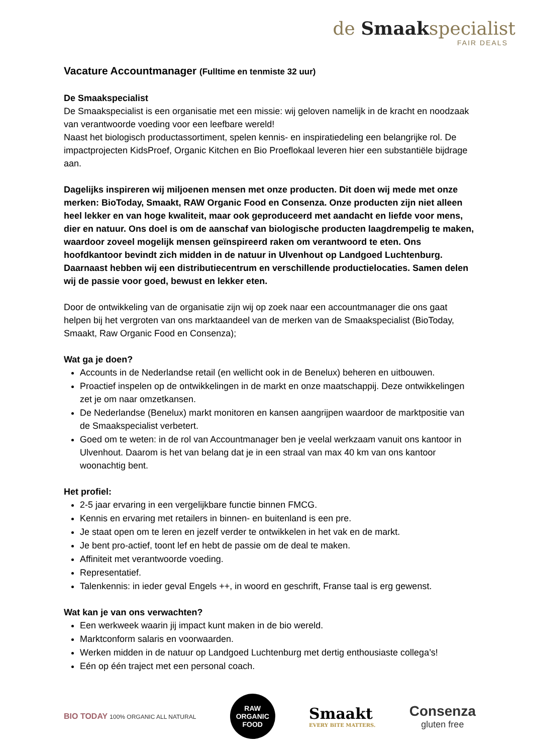de Smaakspecialist
FAIR DEALS
Vacature Accountmanager (Fulltime en tenmiste 32 uur)
De Smaakspecialist
De Smaakspecialist is een organisatie met een missie: wij geloven namelijk in de kracht en noodzaak van verantwoorde voeding voor een leefbare wereld!
Naast het biologisch productassortiment, spelen kennis- en inspiratiedeling een belangrijke rol. De impactprojecten KidsProef, Organic Kitchen en Bio Proeflokaal leveren hier een substantiële bijdrage aan.
Dagelijks inspireren wij miljoenen mensen met onze producten. Dit doen wij mede met onze merken: BioToday, Smaakt, RAW Organic Food en Consenza. Onze producten zijn niet alleen heel lekker en van hoge kwaliteit, maar ook geproduceerd met aandacht en liefde voor mens, dier en natuur. Ons doel is om de aanschaf van biologische producten laagdrempelig te maken, waardoor zoveel mogelijk mensen geïnspireerd raken om verantwoord te eten. Ons hoofdkantoor bevindt zich midden in de natuur in Ulvenhout op Landgoed Luchtenburg. Daarnaast hebben wij een distributiecentrum en verschillende productielocaties. Samen delen wij de passie voor goed, bewust en lekker eten.
Door de ontwikkeling van de organisatie zijn wij op zoek naar een accountmanager die ons gaat helpen bij het vergroten van ons marktaandeel van de merken van de Smaakspecialist (BioToday, Smaakt, Raw Organic Food en Consenza);
Wat ga je doen?
Accounts in de Nederlandse retail (en wellicht ook in de Benelux) beheren en uitbouwen.
Proactief inspelen op de ontwikkelingen in de markt en onze maatschappij. Deze ontwikkelingen zet je om naar omzetkansen.
De Nederlandse (Benelux) markt monitoren en kansen aangrijpen waardoor de marktpositie van de Smaakspecialist verbetert.
Goed om te weten: in de rol van Accountmanager ben je veelal werkzaam vanuit ons kantoor in Ulvenhout. Daarom is het van belang dat je in een straal van max 40 km van ons kantoor woonachtig bent.
Het profiel:
2-5 jaar ervaring in een vergelijkbare functie binnen FMCG.
Kennis en ervaring met retailers in binnen- en buitenland is een pre.
Je staat open om te leren en jezelf verder te ontwikkelen in het vak en de markt.
Je bent pro-actief, toont lef en hebt de passie om de deal te maken.
Affiniteit met verantwoorde voeding.
Representatief.
Talenkennis: in ieder geval Engels ++, in woord en geschrift, Franse taal is erg gewenst.
Wat kan je van ons verwachten?
Een werkweek waarin jij impact kunt maken in de bio wereld.
Marktconform salaris en voorwaarden.
Werken midden in de natuur op Landgoed Luchtenburg met dertig enthousiaste collega’s!
Eén op één traject met een personal coach.
BIO TODAY 100% ORGANIC ALL NATURAL
RAW
ORGANIC
FOOD
Smaakt
EVERY BITE MATTERS.
Consenza
gluten free